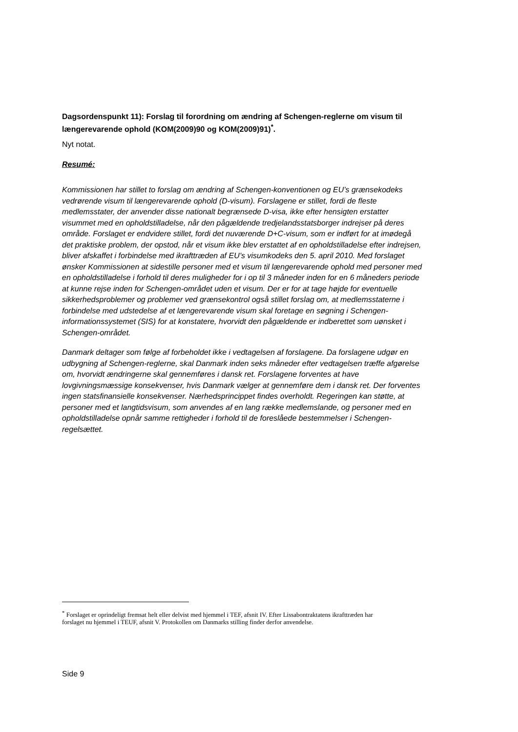Dagsordenspunkt 11): Forslag til forordning om ændring af Schengen-reglerne om visum til længerevarende ophold (KOM(2009)90 og KOM(2009)91)<sup>*</sup>.
Nyt notat.
Resumé:
Kommissionen har stillet to forslag om ændring af Schengen-konventionen og EU’s grænsekodeks vedrørende visum til længerevarende ophold (D-visum). Forslagene er stillet, fordi de fleste medlemsstater, der anvender disse nationalt begrænsede D-visa, ikke efter hensigten erstatter visummet med en opholdstilladelse, når den pågældende tredjelandsstatsborger indrejser på deres område. Forslaget er endvidere stillet, fordi det nuværende D+C-visum, som er indført for at imødegå det praktiske problem, der opstod, når et visum ikke blev erstattet af en opholdstilladelse efter indrejsen, bliver afskaffet i forbindelse med ikrafttræden af EU’s visumkodeks den 5. april 2010. Med forslaget ønsker Kommissionen at sidestille personer med et visum til længerevarende ophold med personer med en opholdstilladelse i forhold til deres muligheder for i op til 3 måneder inden for en 6 måneders periode at kunne rejse inden for Schengen-området uden et visum. Der er for at tage højde for eventuelle sikkerhedsproblemer og problemer ved grænsekontrol også stillet forslag om, at medlemsstaterne i forbindelse med udstedelse af et længerevarende visum skal foretage en søgning i Schengen-informationssystemet (SIS) for at konstatere, hvorvidt den pågældende er indberettet som uønsket i Schengen-området.
Danmark deltager som følge af forbeholdet ikke i vedtagelsen af forslagene. Da forslagene udgør en udbygning af Schengen-reglerne, skal Danmark inden seks måneder efter vedtagelsen træffe afgørelse om, hvorvidt ændringerne skal gennemføres i dansk ret. Forslagene forventes at have lovgivningsmæssige konsekvenser, hvis Danmark vælger at gennemføre dem i dansk ret. Der forventes ingen statsfinansielle konsekvenser. Nærhedsprincippet findes overholdt. Regeringen kan støtte, at personer med et langtidsvisum, som anvendes af en lang række medlemslande, og personer med en opholdstilladelse opnår samme rettigheder i forhold til de foreslåede bestemmelser i Schengen-regelsættet.
<sup>*</sup> Forslaget er oprindeligt fremsat helt eller delvist med hjemmel i TEF, afsnit IV. Efter Lissabontraktatens ikrafttræden har forslaget nu hjemmel i TEUF, afsnit V. Protokollen om Danmarks stilling finder derfor anvendelse.
Side 9